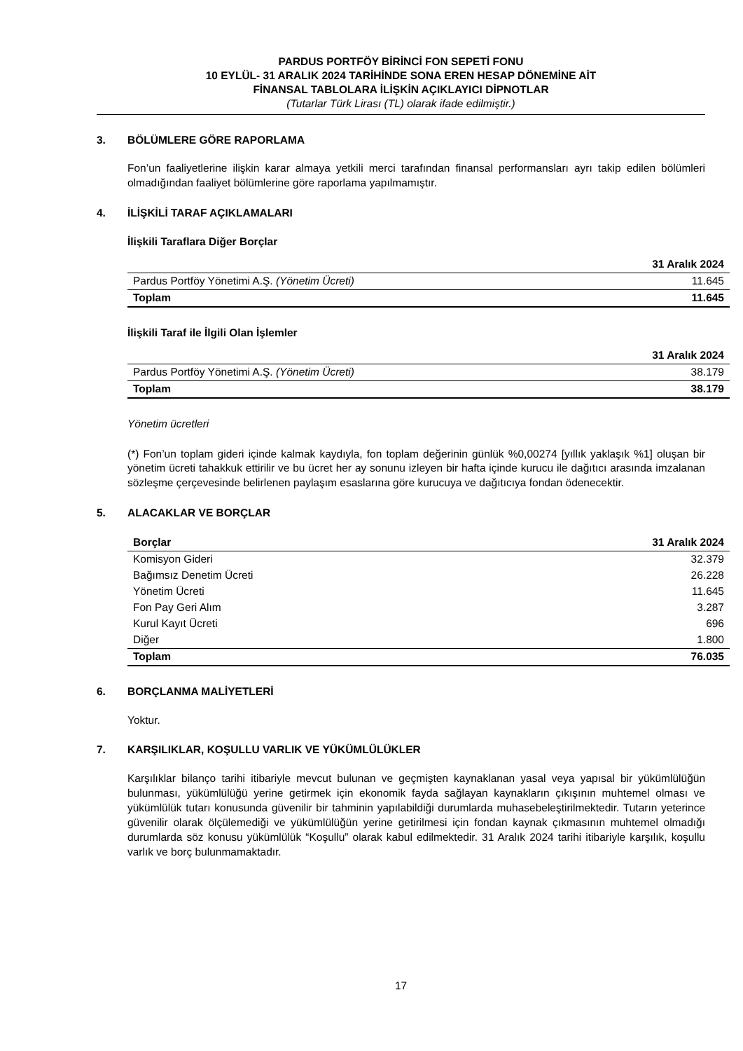PARDUS PORTFÖY BİRİNCİ FON SEPETİ FONU
10 EYLÜL- 31 ARALIK 2024 TARİHİNDE SONA EREN HESAP DÖNEMİNE AİT
FİNANSAL TABLOLARA İLİŞKİN AÇIKLAYICI DİPNOTLAR
(Tutarlar Türk Lirası (TL) olarak ifade edilmiştir.)
3. BÖLÜMLERE GÖRE RAPORLAMA
Fon’un faaliyetlerine ilişkin karar almaya yetkili merci tarafından finansal performansları ayrı takip edilen bölümleri olmadığından faaliyet bölümlerine göre raporlama yapılmamıştır.
4. İLİŞKİLİ TARAF AÇIKLAMALARI
İlişkili Taraflara Diğer Borçlar
| | 31 Aralık 2024 |
| --- | --- |
| Pardus Portföy Yönetimi A.Ş. (Yönetim Ücreti) | 11.645 |
| Toplam | 11.645 |
İlişkili Taraf ile İlgili Olan İşlemler
| | 31 Aralık 2024 |
| --- | --- |
| Pardus Portföy Yönetimi A.Ş. (Yönetim Ücreti) | 38.179 |
| Toplam | 38.179 |
Yönetim ücretleri
(*) Fon’un toplam gideri içinde kalmak kaydıyla, fon toplam değerinin günlük %0,00274 [yıllık yaklaşık %1] oluşan bir yönetim ücreti tahakkuk ettirilir ve bu ücret her ay sonunu izleyen bir hafta içinde kurucu ile dağıtıcı arasında imzalanan sözleşme çerçevesinde belirlenen paylaşım esaslarına göre kurucuya ve dağıtıcıya fondan ödenecektir.
5. ALACAKLAR VE BORÇLAR
| Borçlar | 31 Aralık 2024 |
| --- | --- |
| Komisyon Gideri | 32.379 |
| Bağımsız Denetim Ücreti | 26.228 |
| Yönetim Ücreti | 11.645 |
| Fon Pay Geri Alım | 3.287 |
| Kurul Kayıt Ücreti | 696 |
| Diğer | 1.800 |
| Toplam | 76.035 |
6. BORÇLANMA MALİYETLERİ
Yoktur.
7. KARŞILIKLAR, KOŞULLU VARLIK VE YÜKÜMLÜLÜKLER
Karşılıklar bilanço tarihi itibariyle mevcut bulunan ve geçmişten kaynaklanan yasal veya yapısal bir yükümlülüğün bulunması, yükümlülüğü yerine getirmek için ekonomik fayda sağlayan kaynakların çıkışının muhtemel olması ve yükümlülük tutarı konusunda güvenilir bir tahminin yapılabildiği durumlarda muhasebeleştirilmektedir. Tutarın yeterince güvenilir olarak ölçülemediği ve yükümlülüğün yerine getirilmesi için fondan kaynak çıkmasının muhtemel olmadığı durumlarda söz konusu yükümlülük “Koşullu” olarak kabul edilmektedir. 31 Aralık 2024 tarihi itibariyle karşılık, koşullu varlık ve borç bulunmamaktadır.
17